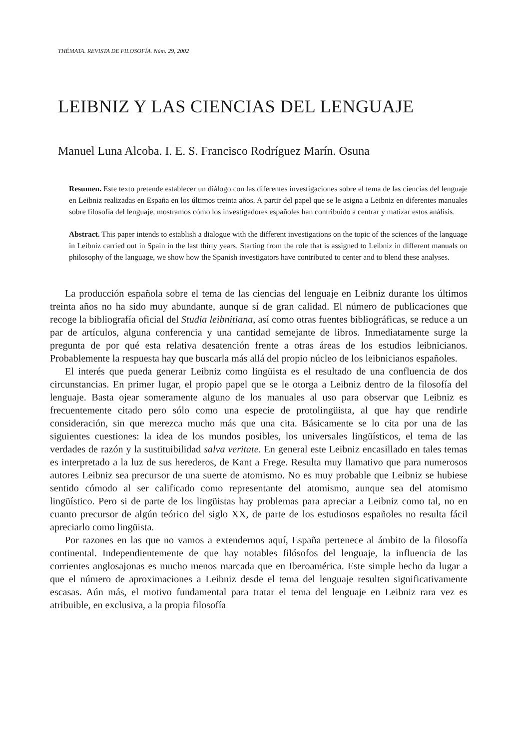THÉMATA. REVISTA DE FILOSOFÍA. Núm. 29, 2002
LEIBNIZ Y LAS CIENCIAS DEL LENGUAJE
Manuel Luna Alcoba. I. E. S. Francisco Rodríguez Marín. Osuna
Resumen. Este texto pretende establecer un diálogo con las diferentes investigaciones sobre el tema de las ciencias del lenguaje en Leibniz realizadas en España en los últimos treinta años. A partir del papel que se le asigna a Leibniz en diferentes manuales sobre filosofía del lenguaje, mostramos cómo los investigadores españoles han contribuido a centrar y matizar estos análisis.
Abstract. This paper intends to establish a dialogue with the different investigations on the topic of the sciences of the language in Leibniz carried out in Spain in the last thirty years. Starting from the role that is assigned to Leibniz in different manuals on philosophy of the language, we show how the Spanish investigators have contributed to center and to blend these analyses.
La producción española sobre el tema de las ciencias del lenguaje en Leibniz durante los últimos treinta años no ha sido muy abundante, aunque sí de gran calidad. El número de publicaciones que recoge la bibliografía oficial del Studia leibnitiana, así como otras fuentes bibliográficas, se reduce a un par de artículos, alguna conferencia y una cantidad semejante de libros. Inmediatamente surge la pregunta de por qué esta relativa desatención frente a otras áreas de los estudios leibnicianos. Probablemente la respuesta hay que buscarla más allá del propio núcleo de los leibnicianos españoles.
El interés que pueda generar Leibniz como lingüista es el resultado de una confluencia de dos circunstancias. En primer lugar, el propio papel que se le otorga a Leibniz dentro de la filosofía del lenguaje. Basta ojear someramente alguno de los manuales al uso para observar que Leibniz es frecuentemente citado pero sólo como una especie de protolingüista, al que hay que rendirle consideración, sin que merezca mucho más que una cita. Básicamente se lo cita por una de las siguientes cuestiones: la idea de los mundos posibles, los universales lingüísticos, el tema de las verdades de razón y la sustituibilidad salva veritate. En general este Leibniz encasillado en tales temas es interpretado a la luz de sus herederos, de Kant a Frege. Resulta muy llamativo que para numerosos autores Leibniz sea precursor de una suerte de atomismo. No es muy probable que Leibniz se hubiese sentido cómodo al ser calificado como representante del atomismo, aunque sea del atomismo lingüístico. Pero si de parte de los lingüistas hay problemas para apreciar a Leibniz como tal, no en cuanto precursor de algún teórico del siglo XX, de parte de los estudiosos españoles no resulta fácil apreciarlo como lingüista.
Por razones en las que no vamos a extendernos aquí, España pertenece al ámbito de la filosofía continental. Independientemente de que hay notables filósofos del lenguaje, la influencia de las corrientes anglosajonas es mucho menos marcada que en Iberoamérica. Este simple hecho da lugar a que el número de aproximaciones a Leibniz desde el tema del lenguaje resulten significativamente escasas. Aún más, el motivo fundamental para tratar el tema del lenguaje en Leibniz rara vez es atribuible, en exclusiva, a la propia filosofía